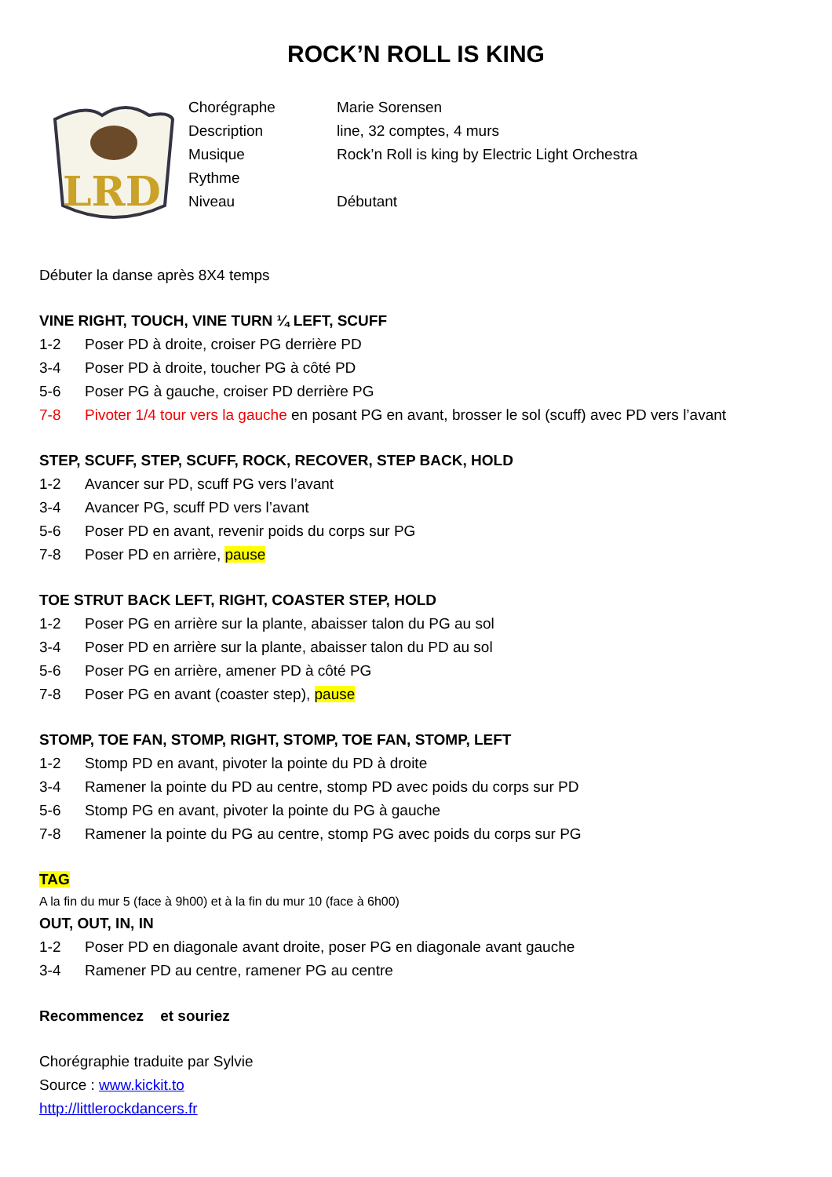ROCK’N ROLL IS KING
LRD
Chorégraphe Marie Sorensen
Description line, 32 comptes, 4 murs
Musique Rock’n Roll is king by Electric Light Orchestra
Rythme
Niveau Débutant
Débuter la danse après 8X4 temps
VINE RIGHT, TOUCH, VINE TURN ¼ LEFT, SCUFF
1-2 Poser PD à droite, croiser PG derrière PD
3-4 Poser PD à droite, toucher PG à côté PD
5-6 Poser PG à gauche, croiser PD derrière PG
7-8 Pivoter 1/4 tour vers la gauche en posant PG en avant, brosser le sol (scuff) avec PD vers l’avant
STEP, SCUFF, STEP, SCUFF, ROCK, RECOVER, STEP BACK, HOLD
1-2 Avancer sur PD, scuff PG vers l’avant
3-4 Avancer PG, scuff PD vers l’avant
5-6 Poser PD en avant, revenir poids du corps sur PG
7-8 Poser PD en arrière, pause
TOE STRUT BACK LEFT, RIGHT, COASTER STEP, HOLD
1-2 Poser PG en arrière sur la plante, abaisser talon du PG au sol
3-4 Poser PD en arrière sur la plante, abaisser talon du PD au sol
5-6 Poser PG en arrière, amener PD à côté PG
7-8 Poser PG en avant (coaster step), pause
STOMP, TOE FAN, STOMP, RIGHT, STOMP, TOE FAN, STOMP, LEFT
1-2 Stomp PD en avant, pivoter la pointe du PD à droite
3-4 Ramener la pointe du PD au centre, stomp PD avec poids du corps sur PD
5-6 Stomp PG en avant, pivoter la pointe du PG à gauche
7-8 Ramener la pointe du PG au centre, stomp PG avec poids du corps sur PG
TAG
A la fin du mur 5 (face à 9h00) et à la fin du mur 10 (face à 6h00)
OUT, OUT, IN, IN
1-2 Poser PD en diagonale avant droite, poser PG en diagonale avant gauche
3-4 Ramener PD au centre, ramener PG au centre
Recommencez et souriez
Chorégraphie traduite par Sylvie
Source : www.kickit.to
http://littlerockdancers.fr